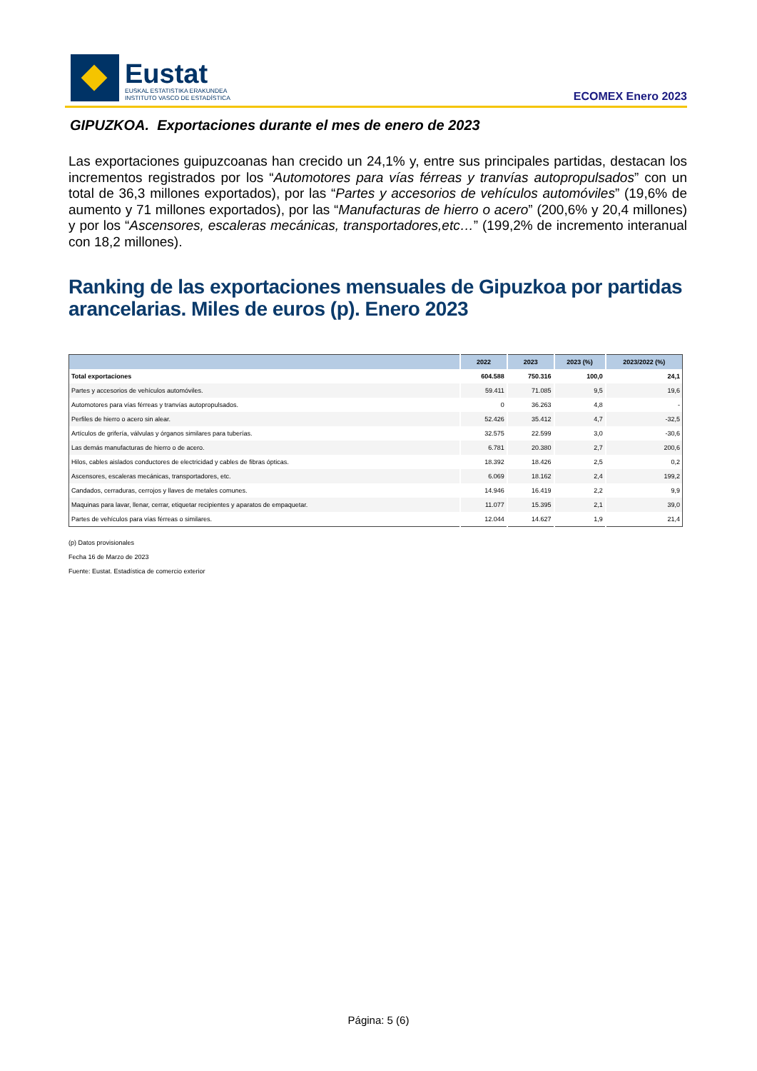Eustat
EUSKAL ESTATISTIKA ERAKUNDEA
INSTITUTO VASCO DE ESTADÍSTICA
ECOMEX Enero 2023
GIPUZKOA. Exportaciones durante el mes de enero de 2023
Las exportaciones guipuzcoanas han crecido un 24,1% y, entre sus principales partidas, destacan los incrementos registrados por los “Automotores para vías férreas y tranvías autopropulsados” con un total de 36,3 millones exportados), por las “Partes y accesorios de vehículos automóviles” (19,6% de aumento y 71 millones exportados), por las “Manufacturas de hierro o acero” (200,6% y 20,4 millones) y por los “Ascensores, escaleras mecánicas, transportadores,etc…” (199,2% de incremento interanual con 18,2 millones).
Ranking de las exportaciones mensuales de Gipuzkoa por partidas arancelarias. Miles de euros (p). Enero 2023
| | 2022 | 2023 | 2023 (%) | 2023/2022 (%) |
| --- | --- | --- | --- | --- |
| Total exportaciones | 604.588 | 750.316 | 100,0 | 24,1 |
| Partes y accesorios de vehículos automóviles. | 59.411 | 71.085 | 9,5 | 19,6 |
| Automotores para vías férreas y tranvías autopropulsados. | 0 | 36.263 | 4,8 | - |
| Perfiles de hierro o acero sin alear. | 52.426 | 35.412 | 4,7 | -32,5 |
| Artículos de grifería, válvulas y órganos similares para tuberías. | 32.575 | 22.599 | 3,0 | -30,6 |
| Las demás manufacturas de hierro o de acero. | 6.781 | 20.380 | 2,7 | 200,6 |
| Hilos, cables aislados conductores de electricidad y cables de fibras ópticas. | 18.392 | 18.426 | 2,5 | 0,2 |
| Ascensores, escaleras mecánicas, transportadores, etc. | 6.069 | 18.162 | 2,4 | 199,2 |
| Candados, cerraduras, cerrojos y llaves de metales comunes. | 14.946 | 16.419 | 2,2 | 9,9 |
| Maquinas para lavar, llenar, cerrar, etiquetar recipientes y aparatos de empaquetar. | 11.077 | 15.395 | 2,1 | 39,0 |
| Partes de vehículos para vías férreas o similares. | 12.044 | 14.627 | 1,9 | 21,4 |
(p) Datos provisionales
Fecha 16 de Marzo de 2023
Fuente: Eustat. Estadística de comercio exterior
Página: 5 (6)